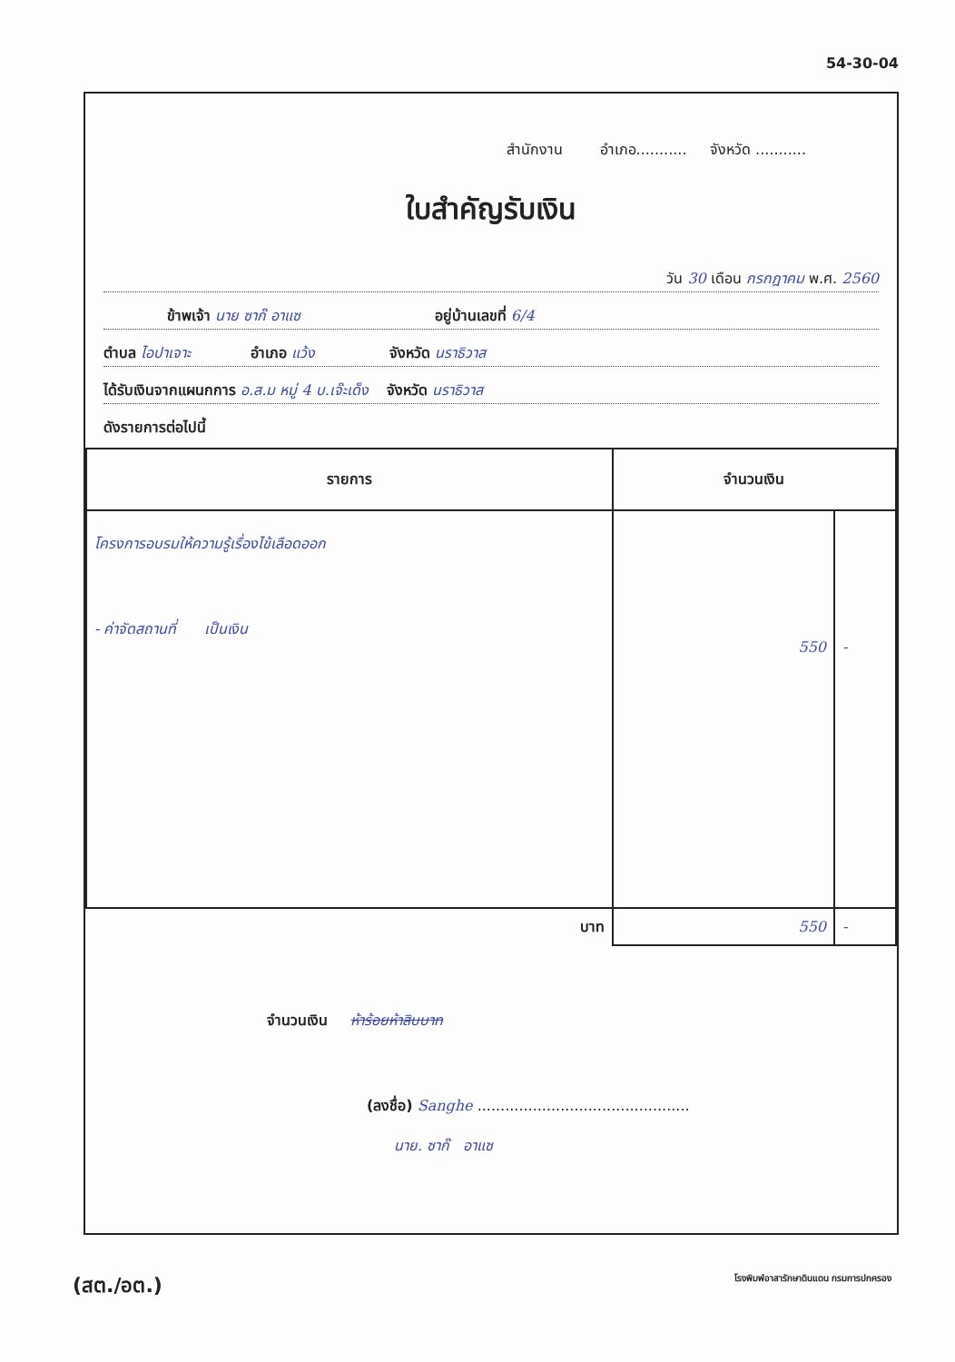54-30-04
สำนักงาน อำเภอ........... จังหวัด ...........
ใบสำคัญรับเงิน
วัน 30 เดือน กรกฎาคม พ.ศ. 2560
ข้าพเจ้า นาย ซาก๊ อาแซ อยู่บ้านเลขที่ 6/4
ตำบล ไอปาเจาะ อำเภอ แว้ง จังหวัด นราธิวาส
ได้รับเงินจากแผนกการ อ.ส.ม หมู่ 4 บ.เจ๊ะเด็ง จังหวัด นราธิวาส
ดังรายการต่อไปนี้
| รายการ | จำนวนเงิน | |
| --- | --- | --- |
| โครงการอบรมให้ความรู้เรื่องไข้เลือดออก - ค่าจัดสถานที่ เป็นเงิน | 550 | - |
| บาท | 550 | - |
จำนวนเงิน ห้าร้อยห้าสิบบาท
(ลงชื่อ) Sanghe ..............................................
นาย. ซาก๊ อาแซ
(สต./อต.) โรงพิมพ์อาสารักษาดินแดน กรมการปกครอง